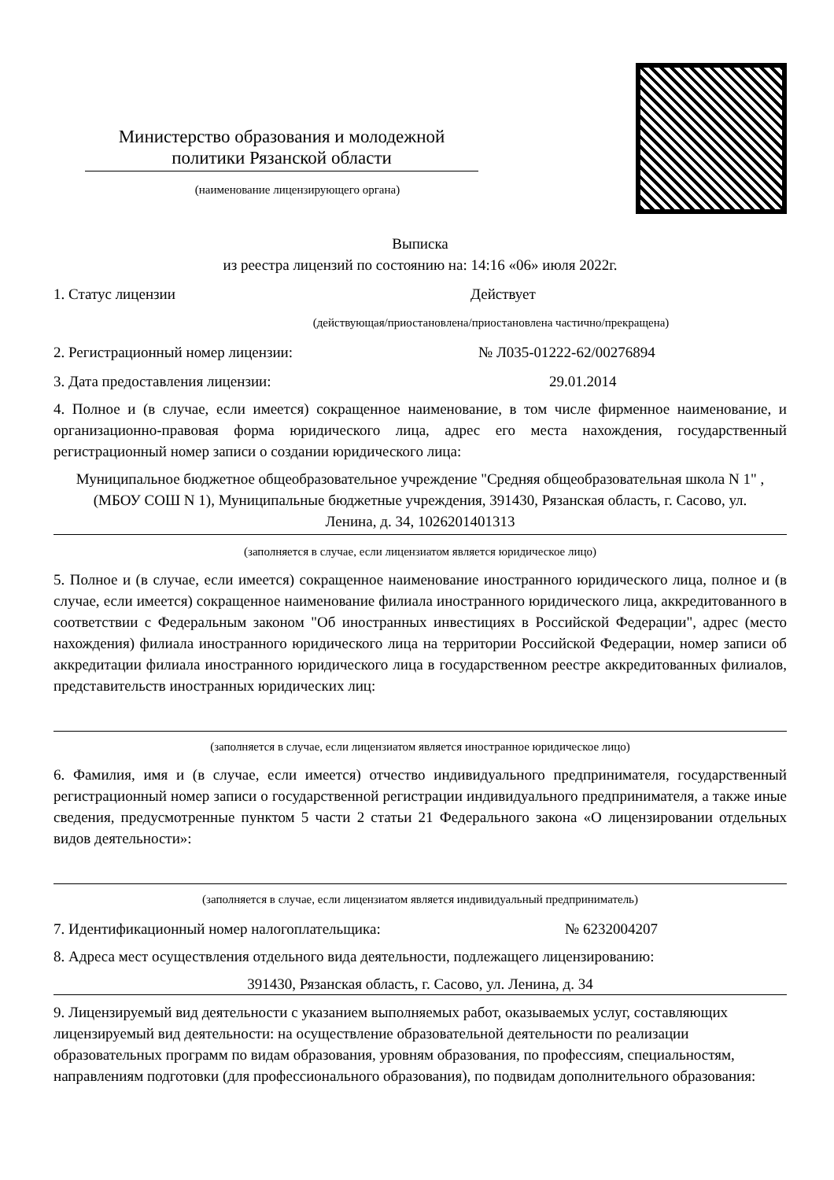Министерство образования и молодежной политики Рязанской области
(наименование лицензирующего органа)
Выписка
из реестра лицензий по состоянию на: 14:16 «06» июля 2022г.
1. Статус лицензии Действует
(действующая/приостановлена/приостановлена частично/прекращена)
2. Регистрационный номер лицензии: № Л035-01222-62/00276894
3. Дата предоставления лицензии: 29.01.2014
4. Полное и (в случае, если имеется) сокращенное наименование, в том числе фирменное наименование, и организационно-правовая форма юридического лица, адрес его места нахождения, государственный регистрационный номер записи о создании юридического лица:
Муниципальное бюджетное общеобразовательное учреждение "Средняя общеобразовательная школа N 1" , (МБОУ СОШ N 1), Муниципальные бюджетные учреждения, 391430, Рязанская область, г. Сасово, ул. Ленина, д. 34, 1026201401313
(заполняется в случае, если лицензиатом является юридическое лицо)
5. Полное и (в случае, если имеется) сокращенное наименование иностранного юридического лица, полное и (в случае, если имеется) сокращенное наименование филиала иностранного юридического лица, аккредитованного в соответствии с Федеральным законом "Об иностранных инвестициях в Российской Федерации", адрес (место нахождения) филиала иностранного юридического лица на территории Российской Федерации, номер записи об аккредитации филиала иностранного юридического лица в государственном реестре аккредитованных филиалов, представительств иностранных юридических лиц:
(заполняется в случае, если лицензиатом является иностранное юридическое лицо)
6. Фамилия, имя и (в случае, если имеется) отчество индивидуального предпринимателя, государственный регистрационный номер записи о государственной регистрации индивидуального предпринимателя, а также иные сведения, предусмотренные пунктом 5 части 2 статьи 21 Федерального закона «О лицензировании отдельных видов деятельности»:
(заполняется в случае, если лицензиатом является индивидуальный предприниматель)
7. Идентификационный номер налогоплательщика: № 6232004207
8. Адреса мест осуществления отдельного вида деятельности, подлежащего лицензированию:
391430, Рязанская область, г. Сасово, ул. Ленина, д. 34
9. Лицензируемый вид деятельности с указанием выполняемых работ, оказываемых услуг, составляющих лицензируемый вид деятельности: на осуществление образовательной деятельности по реализации образовательных программ по видам образования, уровням образования, по профессиям, специальностям, направлениям подготовки (для профессионального образования), по подвидам дополнительного образования: